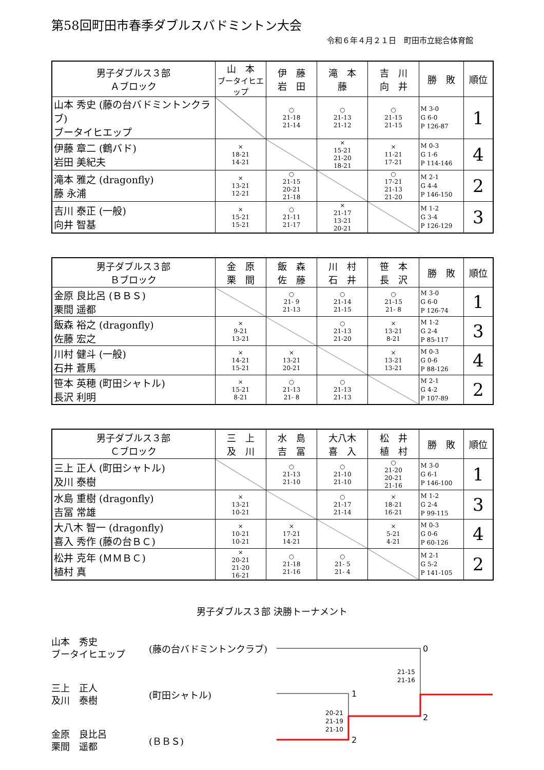第58回町田市春季ダブルスバドミントン大会
令和６年４月２１日　町田市立総合体育館
| 男子ダブルス３部 Ａブロック | 山 本 ブータイヒエップ | 伊 藤 岩 田 | 滝 本 藤 | 吉 川 向 井 | 勝 敗 | 順位 |
| --- | --- | --- | --- | --- | --- | --- |
| 山本 秀史 (藤の台バドミントンクラブ) ブータイヒエップ | | ○ 21-18 21-14 | ○ 21-13 21-12 | ○ 21-15 21-15 | M 3-0 G 6-0 P 126-87 | 1 |
| 伊藤 章二 (鶴バド) 岩田 美紀夫 | × 18-21 14-21 | | × 15-21 21-20 18-21 | × 11-21 17-21 | M 0-3 G 1-6 P 114-146 | 4 |
| 滝本 雅之 (dragonfly) 藤 永浦 | × 13-21 12-21 | ○ 21-15 20-21 21-18 | | ○ 17-21 21-13 21-20 | M 2-1 G 4-4 P 146-150 | 2 |
| 吉川 泰正 (一般) 向井 智基 | × 15-21 15-21 | ○ 21-11 21-17 | × 21-17 13-21 20-21 | | M 1-2 G 3-4 P 126-129 | 3 |
| 男子ダブルス３部 Ｂブロック | 金 原 栗 間 | 飯 森 佐 藤 | 川 村 石 井 | 笹 本 長 沢 | 勝 敗 | 順位 |
| --- | --- | --- | --- | --- | --- | --- |
| 金原 良比呂 (ＢＢＳ) 栗間 遥都 | | ○ 21- 9 21-13 | ○ 21-14 21-15 | ○ 21-15 21- 8 | M 3-0 G 6-0 P 126-74 | 1 |
| 飯森 裕之 (dragonfly) 佐藤 宏之 | × 9-21 13-21 | | ○ 21-13 21-20 | × 13-21 8-21 | M 1-2 G 2-4 P 85-117 | 3 |
| 川村 健斗 (一般) 石井 蒼馬 | × 14-21 15-21 | × 13-21 20-21 | | × 13-21 13-21 | M 0-3 G 0-6 P 88-126 | 4 |
| 笹本 英穂 (町田シャトル) 長沢 利明 | × 15-21 8-21 | ○ 21-13 21- 8 | ○ 21-13 21-13 | | M 2-1 G 4-2 P 107-89 | 2 |
| 男子ダブルス３部 Ｃブロック | 三 上 及 川 | 水 島 吉 冨 | 大八木 喜 入 | 松 井 植 村 | 勝 敗 | 順位 |
| --- | --- | --- | --- | --- | --- | --- |
| 三上 正人 (町田シャトル) 及川 泰樹 | | ○ 21-13 21-10 | ○ 21-10 21-10 | ○ 21-20 20-21 21-16 | M 3-0 G 6-1 P 146-100 | 1 |
| 水島 重樹 (dragonfly) 吉冨 常雄 | × 13-21 10-21 | | ○ 21-17 21-14 | × 18-21 16-21 | M 1-2 G 2-4 P 99-115 | 3 |
| 大八木 智一 (dragonfly) 喜入 秀作 (藤の台ＢＣ) | × 10-21 10-21 | × 17-21 14-21 | | × 5-21 4-21 | M 0-3 G 0-6 P 60-126 | 4 |
| 松井 克年 (ＭＭＢＣ) 植村 真 | × 20-21 21-20 16-21 | ○ 21-18 21-16 | ○ 21- 5 21- 4 | | M 2-1 G 5-2 P 141-105 | 2 |
男子ダブルス３部 決勝トーナメント
山本　秀史
ブータイヒエップ
(藤の台バドミントンクラブ)
三上　正人
及川　泰樹
(町田シャトル)
金原　良比呂
栗間　遥都
(ＢＢＳ)
0
21-15
21-16
1
20-21
21-19
21-10
2
2